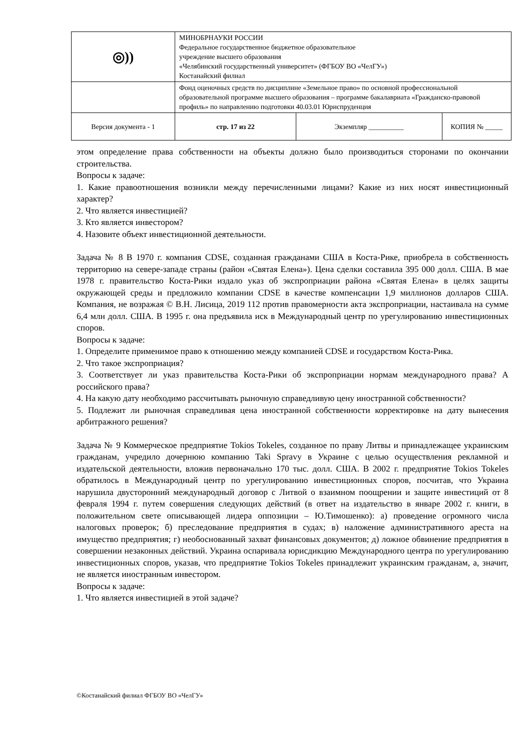| ◎)) | МИНОБРНАУКИ РОССИИ Федеральное государственное бюджетное образовательное учреждение высшего образования «Челябинский государственный университет» (ФГБОУ ВО «ЧелГУ») Костанайский филиал | | |
| | Фонд оценочных средств по дисциплине «Земельное право» по основной профессиональной образовательной программе высшего образования – программе бакалавриата «Гражданско-правовой профиль» по направлению подготовки 40.03.01 Юриспруденция | | |
| Версия документа - 1 | стр. 17 из 22 | Экземпляр __________ | КОПИЯ № _____ |
этом определение права собственности на объекты должно было производиться сторонами по окончании строительства.
Вопросы к задаче:
1. Какие правоотношения возникли между перечисленными лицами? Какие из них носят инвестиционный характер?
2. Что является инвестицией?
3. Кто является инвестором?
4. Назовите объект инвестиционной деятельности.
Задача № 8 В 1970 г. компания CDSE, созданная гражданами США в Коста-Рике, приобрела в собственность территорию на севере-западе страны (район «Святая Елена»). Цена сделки составила 395 000 долл. США. В мае 1978 г. правительство Коста-Рики издало указ об экспроприации района «Святая Елена» в целях защиты окружающей среды и предложило компании CDSE в качестве компенсации 1,9 миллионов долларов США. Компания, не возражая © В.Н. Лисица, 2019 112 против правомерности акта экспроприации, настаивала на сумме 6,4 млн долл. США. В 1995 г. она предъявила иск в Международный центр по урегулированию инвестиционных споров.
Вопросы к задаче:
1. Определите применимое право к отношению между компанией CDSE и государством Коста-Рика.
2. Что такое экспроприация?
3. Соответствует ли указ правительства Коста-Рики об экспроприации нормам международного права? А российского права?
4. На какую дату необходимо рассчитывать рыночную справедливую цену иностранной собственности?
5. Подлежит ли рыночная справедливая цена иностранной собственности корректировке на дату вынесения арбитражного решения?
Задача № 9 Коммерческое предприятие Tokios Tokeles, созданное по праву Литвы и принадлежащее украинским гражданам, учредило дочернюю компанию Taki Spravy в Украине с целью осуществления рекламной и издательской деятельности, вложив первоначально 170 тыс. долл. США. В 2002 г. предприятие Tokios Tokeles обратилось в Международный центр по урегулированию инвестиционных споров, посчитав, что Украина нарушила двусторонний международный договор с Литвой о взаимном поощрении и защите инвестиций от 8 февраля 1994 г. путем совершения следующих действий (в ответ на издательство в январе 2002 г. книги, в положительном свете описывающей лидера оппозиции – Ю.Тимошенко): а) проведение огромного числа налоговых проверок; б) преследование предприятия в судах; в) наложение административного ареста на имущество предприятия; г) необоснованный захват финансовых документов; д) ложное обвинение предприятия в совершении незаконных действий. Украина оспаривала юрисдикцию Международного центра по урегулированию инвестиционных споров, указав, что предприятие Tokios Tokeles принадлежит украинским гражданам, а, значит, не является иностранным инвестором.
Вопросы к задаче:
1. Что является инвестицией в этой задаче?
©Костанайский филиал ФГБОУ ВО «ЧелГУ»